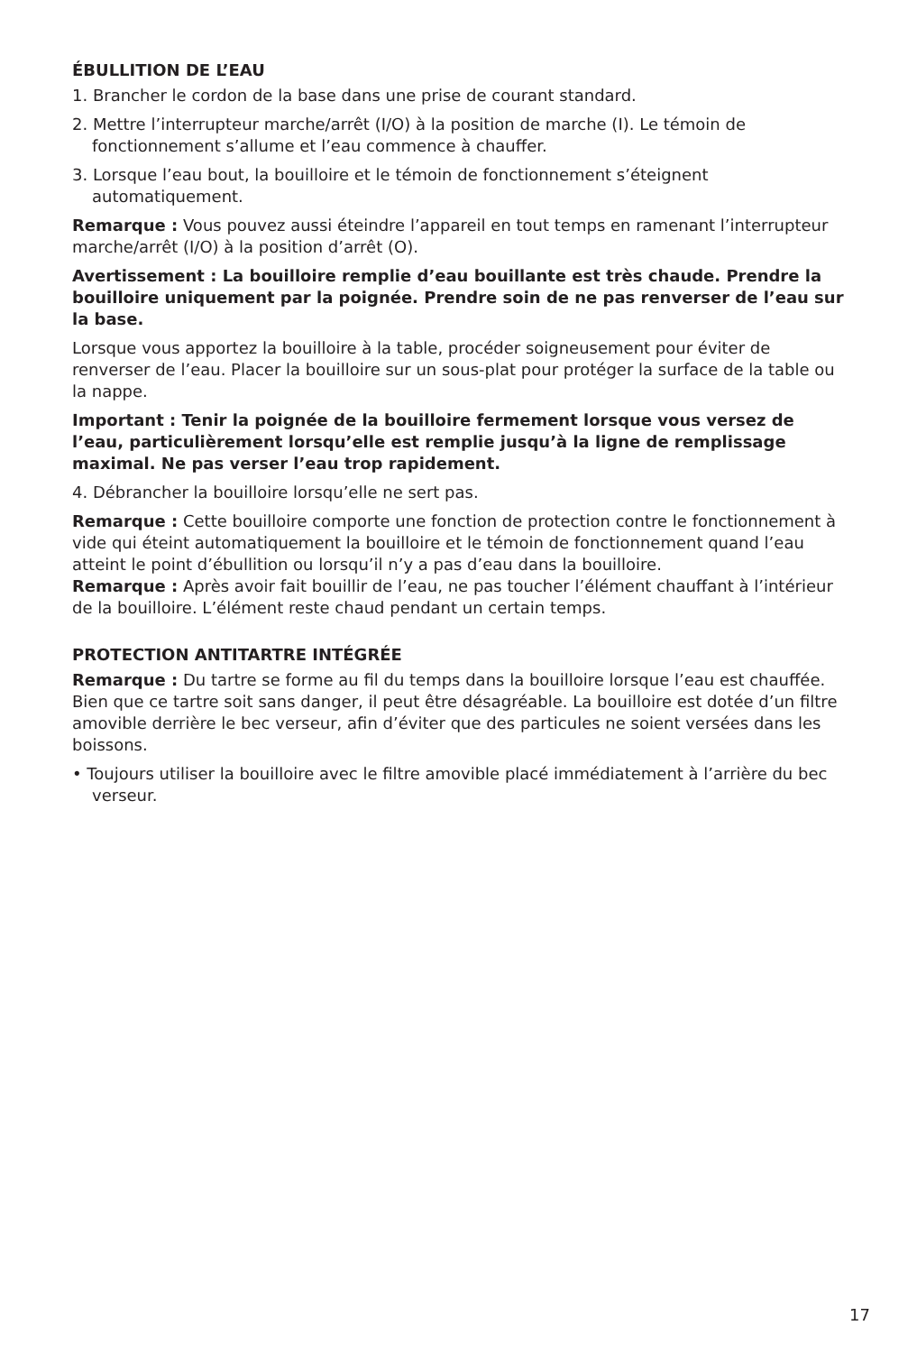ÉBULLITION DE L’EAU
1. Brancher le cordon de la base dans une prise de courant standard.
2. Mettre l’interrupteur marche/arrêt (I/O) à la position de marche (I). Le témoin de fonctionnement s’allume et l’eau commence à chauffer.
3. Lorsque l’eau bout, la bouilloire et le témoin de fonctionnement s’éteignent automatiquement.
Remarque : Vous pouvez aussi éteindre l’appareil en tout temps en ramenant l’interrupteur marche/arrêt (I/O) à la position d’arrêt (O).
Avertissement : La bouilloire remplie d’eau bouillante est très chaude. Prendre la bouilloire uniquement par la poignée. Prendre soin de ne pas renverser de l’eau sur la base.
Lorsque vous apportez la bouilloire à la table, procéder soigneusement pour éviter de renverser de l’eau. Placer la bouilloire sur un sous-plat pour protéger la surface de la table ou la nappe.
Important : Tenir la poignée de la bouilloire fermement lorsque vous versez de l’eau, particulièrement lorsqu’elle est remplie jusqu’à la ligne de remplissage maximal. Ne pas verser l’eau trop rapidement.
4. Débrancher la bouilloire lorsqu’elle ne sert pas.
Remarque : Cette bouilloire comporte une fonction de protection contre le fonctionnement à vide qui éteint automatiquement la bouilloire et le témoin de fonctionnement quand l’eau atteint le point d’ébullition ou lorsqu’il n’y a pas d’eau dans la bouilloire.
Remarque : Après avoir fait bouillir de l’eau, ne pas toucher l’élément chauffant à l’intérieur de la bouilloire. L’élément reste chaud pendant un certain temps.
PROTECTION ANTITARTRE INTÉGRÉE
Remarque : Du tartre se forme au fil du temps dans la bouilloire lorsque l’eau est chauffée. Bien que ce tartre soit sans danger, il peut être désagréable. La bouilloire est dotée d’un filtre amovible derrière le bec verseur, afin d’éviter que des particules ne soient versées dans les boissons.
• Toujours utiliser la bouilloire avec le filtre amovible placé immédiatement à l’arrière du bec verseur.
17